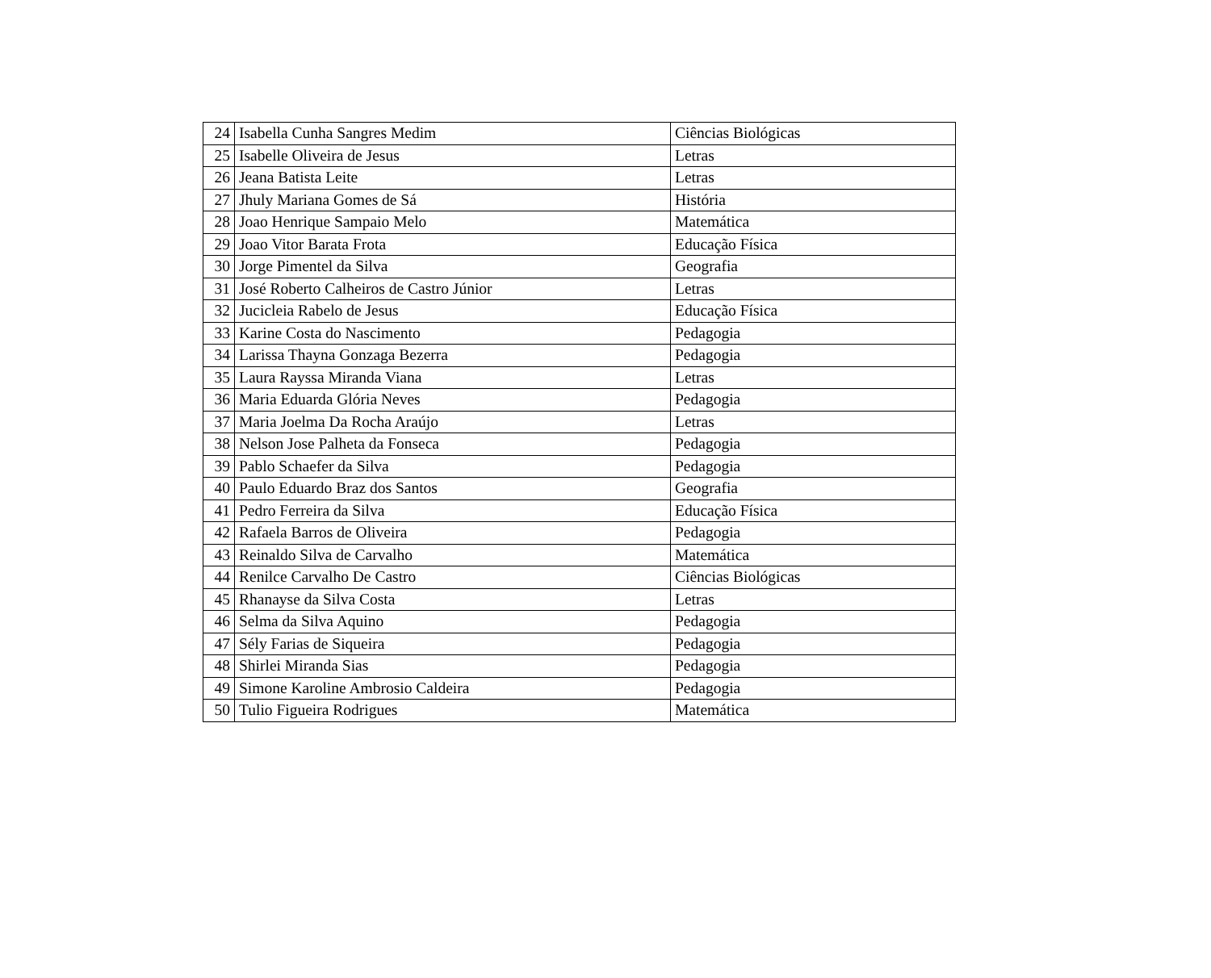| 24 | Isabella Cunha Sangres Medim | Ciências Biológicas |
| 25 | Isabelle Oliveira de Jesus | Letras |
| 26 | Jeana Batista Leite | Letras |
| 27 | Jhuly Mariana Gomes de Sá | História |
| 28 | Joao Henrique Sampaio Melo | Matemática |
| 29 | Joao Vitor Barata Frota | Educação Física |
| 30 | Jorge Pimentel da Silva | Geografia |
| 31 | José Roberto Calheiros de Castro Júnior | Letras |
| 32 | Jucicleia Rabelo de Jesus | Educação Física |
| 33 | Karine Costa do Nascimento | Pedagogia |
| 34 | Larissa Thayna Gonzaga Bezerra | Pedagogia |
| 35 | Laura Rayssa Miranda Viana | Letras |
| 36 | Maria Eduarda Glória Neves | Pedagogia |
| 37 | Maria Joelma Da Rocha Araújo | Letras |
| 38 | Nelson Jose Palheta da Fonseca | Pedagogia |
| 39 | Pablo Schaefer da Silva | Pedagogia |
| 40 | Paulo Eduardo Braz dos Santos | Geografia |
| 41 | Pedro Ferreira da Silva | Educação Física |
| 42 | Rafaela Barros de Oliveira | Pedagogia |
| 43 | Reinaldo Silva de Carvalho | Matemática |
| 44 | Renilce Carvalho De Castro | Ciências Biológicas |
| 45 | Rhanayse da Silva Costa | Letras |
| 46 | Selma da Silva Aquino | Pedagogia |
| 47 | Sély Farias de Siqueira | Pedagogia |
| 48 | Shirlei Miranda Sias | Pedagogia |
| 49 | Simone Karoline Ambrosio Caldeira | Pedagogia |
| 50 | Tulio Figueira Rodrigues | Matemática |